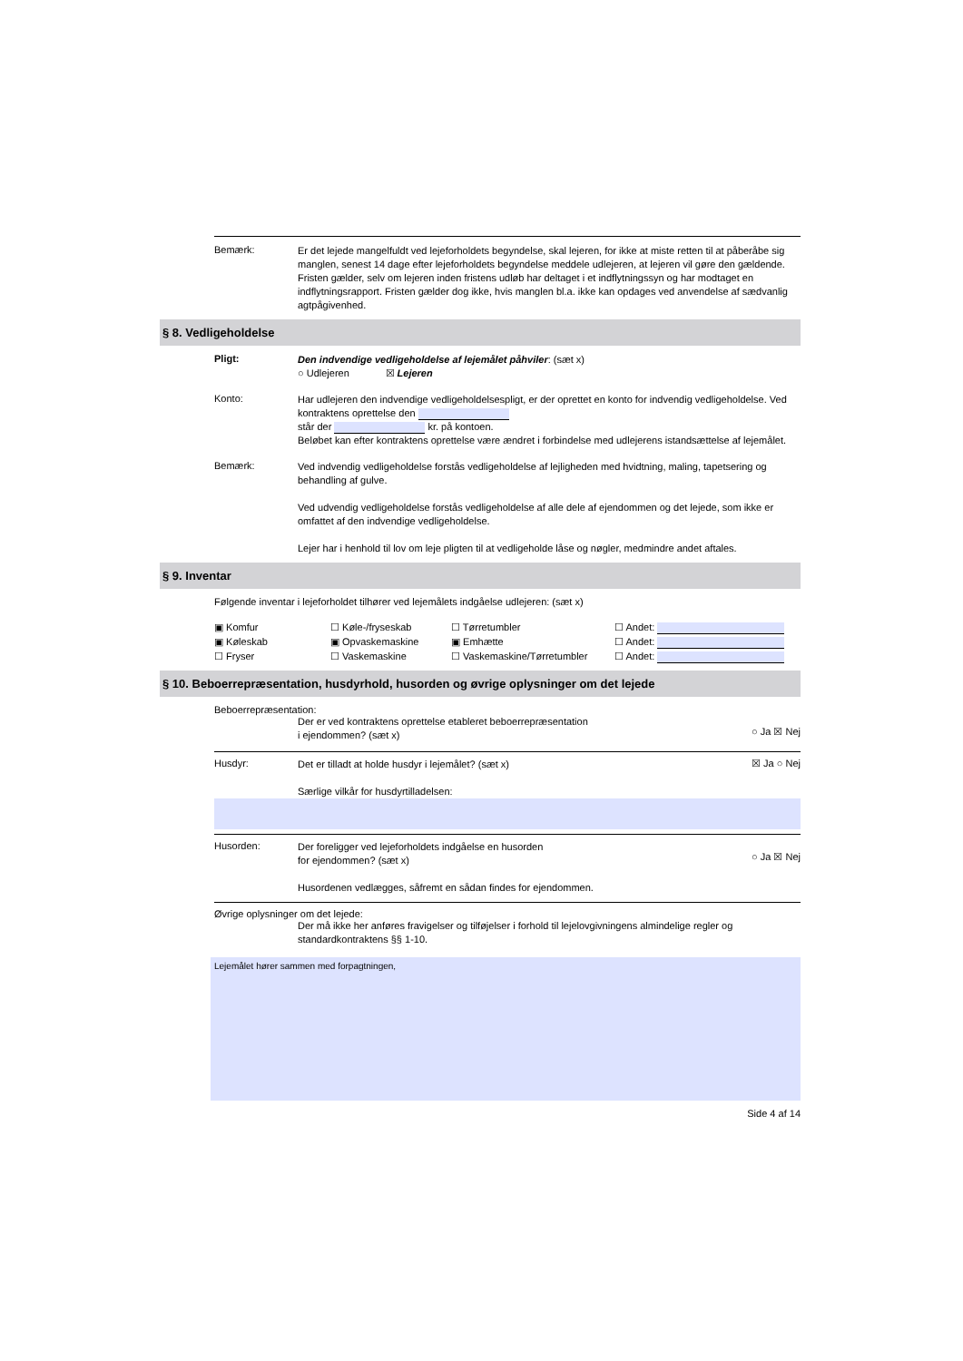Bemærk:
Er det lejede mangelfuldt ved lejeforholdets begyndelse, skal lejeren, for ikke at miste retten til at påberåbe sig manglen, senest 14 dage efter lejeforholdets begyndelse meddele udlejeren, at lejeren vil gøre den gældende. Fristen gælder, selv om lejeren inden fristens udløb har deltaget i et indflytningssyn og har modtaget en indflytningsrapport. Fristen gælder dog ikke, hvis manglen bl.a. ikke kan opdages ved anvendelse af sædvanlig agtpågivenhed.
§ 8. Vedligeholdelse
Pligt:
Den indvendige vedligeholdelse af lejemålet påhviler: (sæt x)
○ Udlejeren ☒ Lejeren
Konto:
Har udlejeren den indvendige vedligeholdelsespligt, er der oprettet en konto for indvendig vedligeholdelse. Ved kontraktens oprettelse den
står der kr. på kontoen.
Beløbet kan efter kontraktens oprettelse være ændret i forbindelse med udlejerens istandsættelse af lejemålet.
Bemærk:
Ved indvendig vedligeholdelse forstås vedligeholdelse af lejligheden med hvidtning, maling, tapetsering og behandling af gulve.
Ved udvendig vedligeholdelse forstås vedligeholdelse af alle dele af ejendommen og det lejede, som ikke er omfattet af den indvendige vedligeholdelse.
Lejer har i henhold til lov om leje pligten til at vedligeholde låse og nøgler, medmindre andet aftales.
§ 9. Inventar
Følgende inventar i lejeforholdet tilhører ved lejemålets indgåelse udlejeren: (sæt x)
▣ Komfur ☐ Køle-/fryseskab ☐ Tørretumbler ☐ Andet: ▣ Køleskab ▣ Opvaskemaskine ▣ Emhætte ☐ Andet: ☐ Fryser ☐ Vaskemaskine ☐ Vaskemaskine/Tørretumbler ☐ Andet:
§ 10. Beboerrepræsentation, husdyrhold, husorden og øvrige oplysninger om det lejede
Beboerrepræsentation:
Der er ved kontraktens oprettelse etableret beboerrepræsentation
i ejendommen? (sæt x)
○ Ja ☒ Nej
Husdyr:
Det er tilladt at holde husdyr i lejemålet? (sæt x)
Særlige vilkår for husdyrtilladelsen:
☒ Ja ○ Nej
Husorden:
Der foreligger ved lejeforholdets indgåelse en husorden
for ejendommen? (sæt x)
Husordenen vedlægges, såfremt en sådan findes for ejendommen.
○ Ja ☒ Nej
Øvrige oplysninger om det lejede:
Der må ikke her anføres fravigelser og tilføjelser i forhold til lejelovgivningens almindelige regler og standardkontraktens §§ 1-10.
Lejemålet hører sammen med forpagtningen,
Side 4 af 14